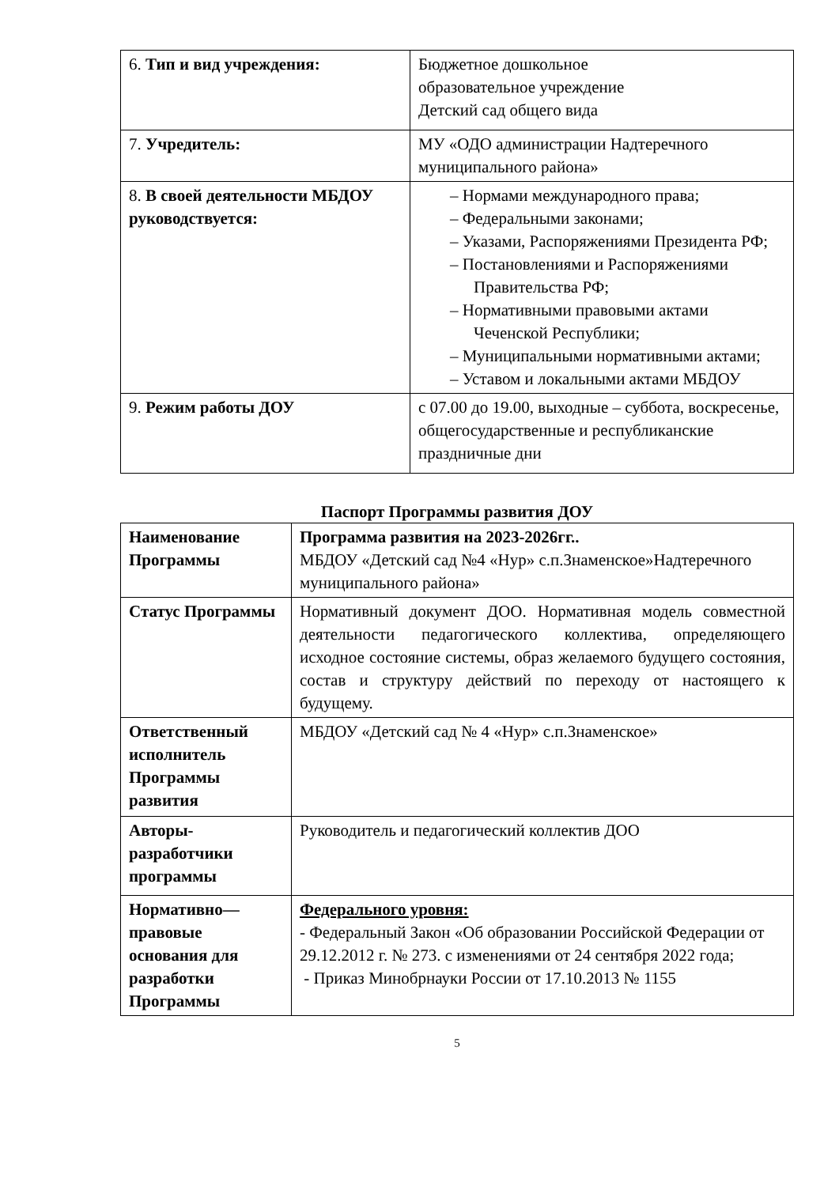| 6. Тип и вид учреждения: | Бюджетное дошкольное образовательное учреждение Детский сад общего вида |
| 7. Учредитель: | МУ «ОДО администрации Надтеречного муниципального района» |
| 8. В своей деятельности МБДОУ руководствуется: | – Нормами международного права; – Федеральными законами; – Указами, Распоряжениями Президента РФ; – Постановлениями и Распоряжениями Правительства РФ; – Нормативными правовыми актами Чеченской Республики; – Муниципальными нормативными актами; – Уставом и локальными актами МБДОУ |
| 9. Режим работы ДОУ | с 07.00 до 19.00, выходные – суббота, воскресенье, общегосударственные и республиканские праздничные дни |
Паспорт Программы развития ДОУ
| Наименование Программы | Программа развития на 2023-2026гг.. МБДОУ «Детский сад №4 «Нур» с.п.Знаменское»Надтеречного муниципального района» |
| Статус Программы | Нормативный документ ДОО. Нормативная модель совместной деятельности педагогического коллектива, определяющего исходное состояние системы, образ желаемого будущего состояния, состав и структуру действий по переходу от настоящего к будущему. |
| Ответственный исполнитель Программы развития | МБДОУ «Детский сад № 4 «Нур» с.п.Знаменское» |
| Авторы-разработчики программы | Руководитель и педагогический коллектив ДОО |
| Нормативно—правовые основания для разработки Программы | Федерального уровня: - Федеральный Закон «Об образовании Российской Федерации от 29.12.2012 г. № 273. с изменениями от 24 сентября 2022 года; - Приказ Минобрнауки России от 17.10.2013 № 1155 |
5